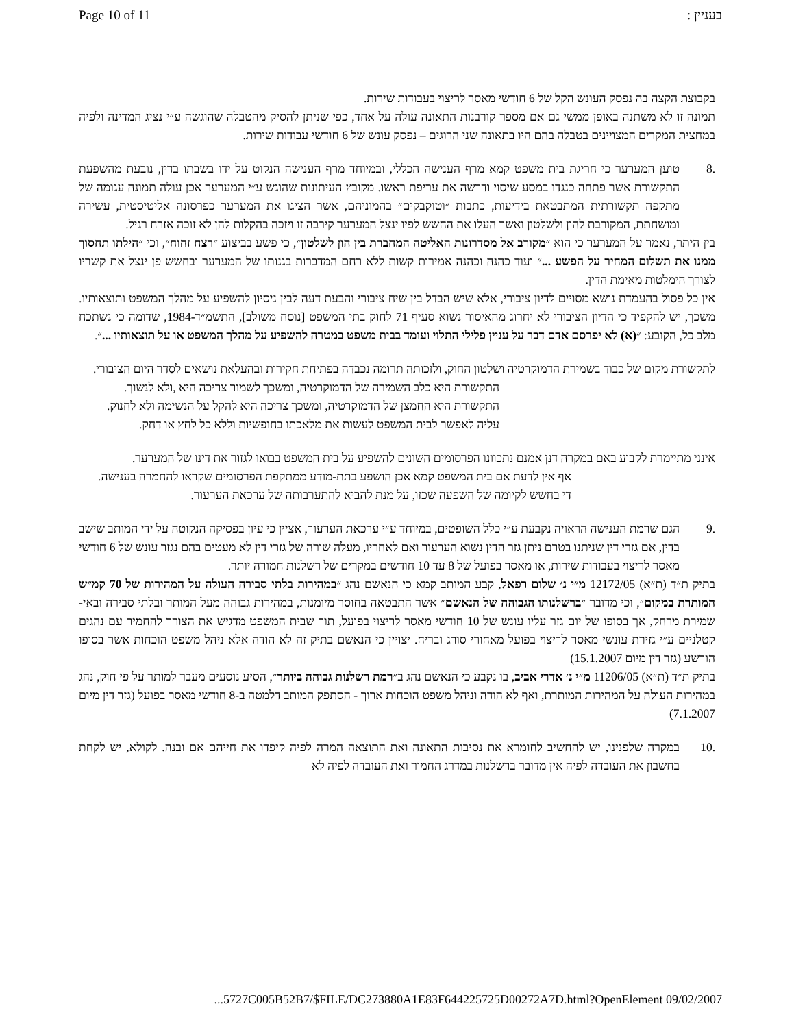Page 10 of 11 בעניין :
בקבוצת הקצה בה נפסק העונש הקל של 6 חודשי מאסר לריצוי בעבודות שירות.
תמונה זו לא משתנה באופן ממשי גם אם מספר קורבנות התאונה עולה על אחד, כפי שניתן להסיק מהטבלה שהוגשה ע״י נציג המדינה ולפיה במחצית המקרים המצויינים בטבלה בהם היו בתאונה שני הרוגים – נפסק עונש של 6 חודשי עבודות שירות.
.8 טוען המערער כי חריגת בית משפט קמא מרף הענישה הכללי, ובמיוחד מרף הענישה הנקוט על ידו בשבתו בדין, נובעת מהשפעת התקשורת אשר פתחה כנגדו במסע שיסוי ודרשה את עריפת ראשו. מקובץ העיתונות שהוגש ע״י המערער אכן עולה תמונה עגומה של מתקפה תקשורתית המתבטאת בידיעות, כתבות ״וטוקבקים״ בהמוניהם, אשר הציגו את המערער כפרסונה אליטיסטית, עשירה ומושחתת, המקורבת להון ולשלטון ואשר העלו את החשש לפיו ינצל המערער קירבה זו ויזכה בהקלות להן לא זוכה אזרח רגיל.
בין היתר, נאמר על המערער כי הוא ״מקורב אל מסדרונות האליטה המחברת בין הון לשלטון״, כי פשע בביצוע ״רצח זחוח״, וכי ״הילתו תחסוך ממנו את תשלום המחיר על הפשע ...״ ועוד כהנה וכהנה אמירות קשות ללא רחם המדברות בגנותו של המערער ובחשש פן ינצל את קשריו לצורך הימלטות מאימת הדין.
אין כל פסול בהעמדת נושא מסויים לדיון ציבורי, אלא שיש הבדל בין שיח ציבורי והבעת דעה לבין ניסיון להשפיע על מהלך המשפט ותוצאותיו. משכך, יש להקפיד כי הדיון הציבורי לא יחרוג מהאיסור נשוא סעיף 71 לחוק בתי המשפט [נוסח משולב], התשמ״ד-1984, שדומה כי נשתכח מלב כל, הקובע: ״(א) לא יפרסם אדם דבר על עניין פלילי התלוי ועומד בבית משפט במטרה להשפיע על מהלך המשפט או על תוצאותיו ...״.
לתקשורת מקום של כבוד בשמירת הדמוקרטיה ושלטון החוק, ולזכותה תרומה נכבדה בפתיחת חקירות ובהעלאת נושאים לסדר היום הציבורי.
התקשורת היא כלב השמירה של הדמוקרטיה, ומשכך לשמור צריכה היא ,ולא לנשוך.
התקשורת היא החמצן של הדמוקרטיה, ומשכך צריכה היא להקל על הנשימה ולא לחנוק.
עליה לאפשר לבית המשפט לעשות את מלאכתו בחופשיות וללא כל לחץ או דחק.
אינני מתיימרת לקבוע באם במקרה דנן אמנם נתכוונו הפרסומים השונים להשפיע על בית המשפט בבואו לגזור את דינו של המערער.
אף אין לדעת אם בית המשפט קמא אכן הושפע בתת-מודע ממתקפת הפרסומים שקראו להחמרה בענישה.
די בחשש לקיומה של השפעה שכזו, על מנת להביא להתערבותה של ערכאת הערעור.
.9 הגם שרמת הענישה הראויה נקבעת ע״י כלל השופטים, במיוחד ע״י ערכאת הערעור, אציין כי עיון בפסיקה הנקוטה על ידי המותב שישב בדין, אם גזרי דין שניתנו בטרם ניתן גזר הדין נשוא הערעור ואם לאחריו, מעלה שורה של גזרי דין לא מעטים בהם נגזר עונש של 6 חודשי מאסר לריצוי בעבודות שירות, או מאסר בפועל של 8 עד 10 חודשים במקרים של רשלנות חמורה יותר.
בתיק ת״ד (ת״א) 12172/05 מ״י נ׳ שלום רפאל, קבע המותב קמא כי הנאשם נהג ״במהירות בלתי סבירה העולה על המהירות של 70 קמ״ש המותרת במקום״, וכי מדובר ״ברשלנותו הגבוהה של הנאשם״ אשר התבטאה בחוסר מיומנות, במהירות גבוהה מעל המותר ובלתי סבירה ובאי-שמירת מרחק, אך בסופו של יום גזר עליו עונש של 10 חודשי מאסר לריצוי בפועל, תוך שבית המשפט מדגיש את הצורך להחמיר עם נהגים קטלניים ע״י גזירת עונשי מאסר לריצוי בפועל מאחורי סורג ובריח. יצויין כי הנאשם בתיק זה לא הודה אלא ניהל משפט הוכחות אשר בסופו הורשע (גזר דין מיום 15.1.2007)
בתיק ת״ד (ת״א) 11206/05 מ״י נ׳ אדרי אביב, בו נקבע כי הנאשם נהג ב״רמת רשלנות גבוהה ביותר״, הסיע נוסעים מעבר למותר על פי חוק, נהג במהירות העולה על המהירות המותרת, ואף לא הודה וניהל משפט הוכחות ארוך - הסתפק המותב דלמטה ב-8 חודשי מאסר בפועל (גזר דין מיום 7.1.2007)
.10 במקרה שלפנינו, יש להחשיב לחומרא את נסיבות התאונה ואת התוצאה המרה לפיה קיפדו את חייהם אם ובנה. לקולא, יש לקחת בחשבון את העובדה לפיה אין מדובר ברשלנות במדרג החמור ואת העובדה לפיה לא
...5727C005B52B7/$FILE/DC273880A1E83F644225725D00272A7D.html?OpenElement 09/02/2007